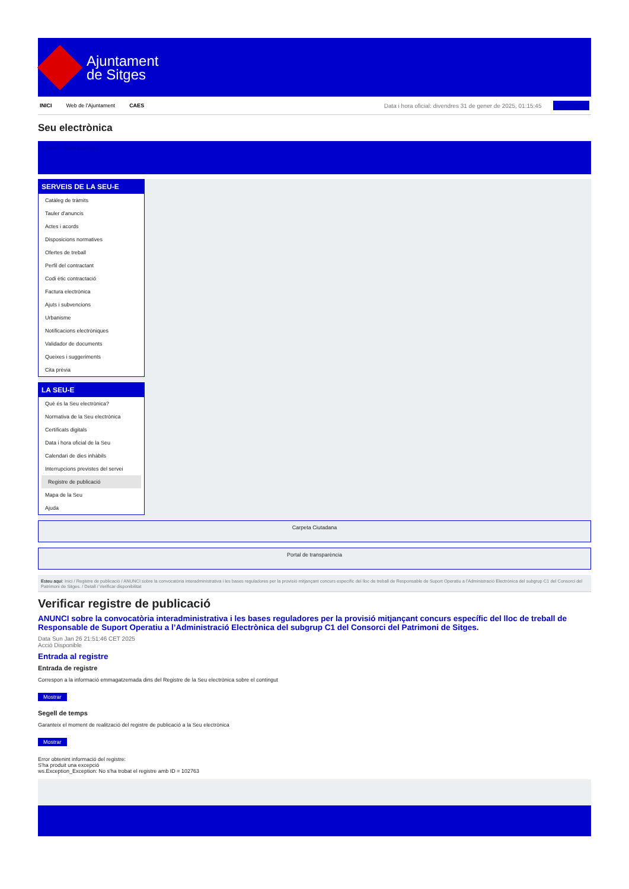Ajuntament
de Sitges
INICI Web de l'Ajuntament CAES Data i hora oficial: divendres 31 de gener de 2025, 01:15:45 Sincronitza
Seu electrònica
Obtenir còpia autèntica
SERVEIS DE LA SEU-E
Catàleg de tràmits
Tauler d'anuncis
Actes i acords
Disposicions normatives
Ofertes de treball
Perfil del contractant
Codi ètic contractació
Factura electrònica
Ajuts i subvencions
Urbanisme
Notificacions electròniques
Validador de documents
Queixes i suggeriments
Cita prèvia
LA SEU-E
Què és la Seu electrònica?
Normativa de la Seu electrònica
Certificats digitals
Data i hora oficial de la Seu
Calendari de dies inhàbils
Interrupcions previstes del servei
Registre de publicació
Mapa de la Seu
Ajuda
Carpeta Ciutadana
Portal de transparència
Esteu aquí: Inici / Registre de publicació / ANUNCI sobre la convocatòria interadministrativa i les bases reguladores per la provisió mitjançant concurs específic del lloc de treball de Responsable de Suport Operatiu a l'Administració Electrònica del subgrup C1 del Consorci del Patrimoni de Sitges. / Detall / Verificar disponibilitat
Verificar registre de publicació
ANUNCI sobre la convocatòria interadministrativa i les bases reguladores per la provisió mitjançant concurs específic del lloc de treball de Responsable de Suport Operatiu a l’Administració Electrònica del subgrup C1 del Consorci del Patrimoni de Sitges.
Data Sun Jan 26 21:51:46 CET 2025
Acció Disponible
Entrada al registre
Entrada de registre
Correspon a la informació emmagatzemada dins del Registre de la Seu electrònica sobre el contingut
Mostrar
Segell de temps
Garanteix el moment de realització del registre de publicació a la Seu electrònica
Mostrar
Error obtenint informació del registre:
S'ha produit una excepció
ws.Exception_Exception: No s'ha trobat el registre amb ID = 102763